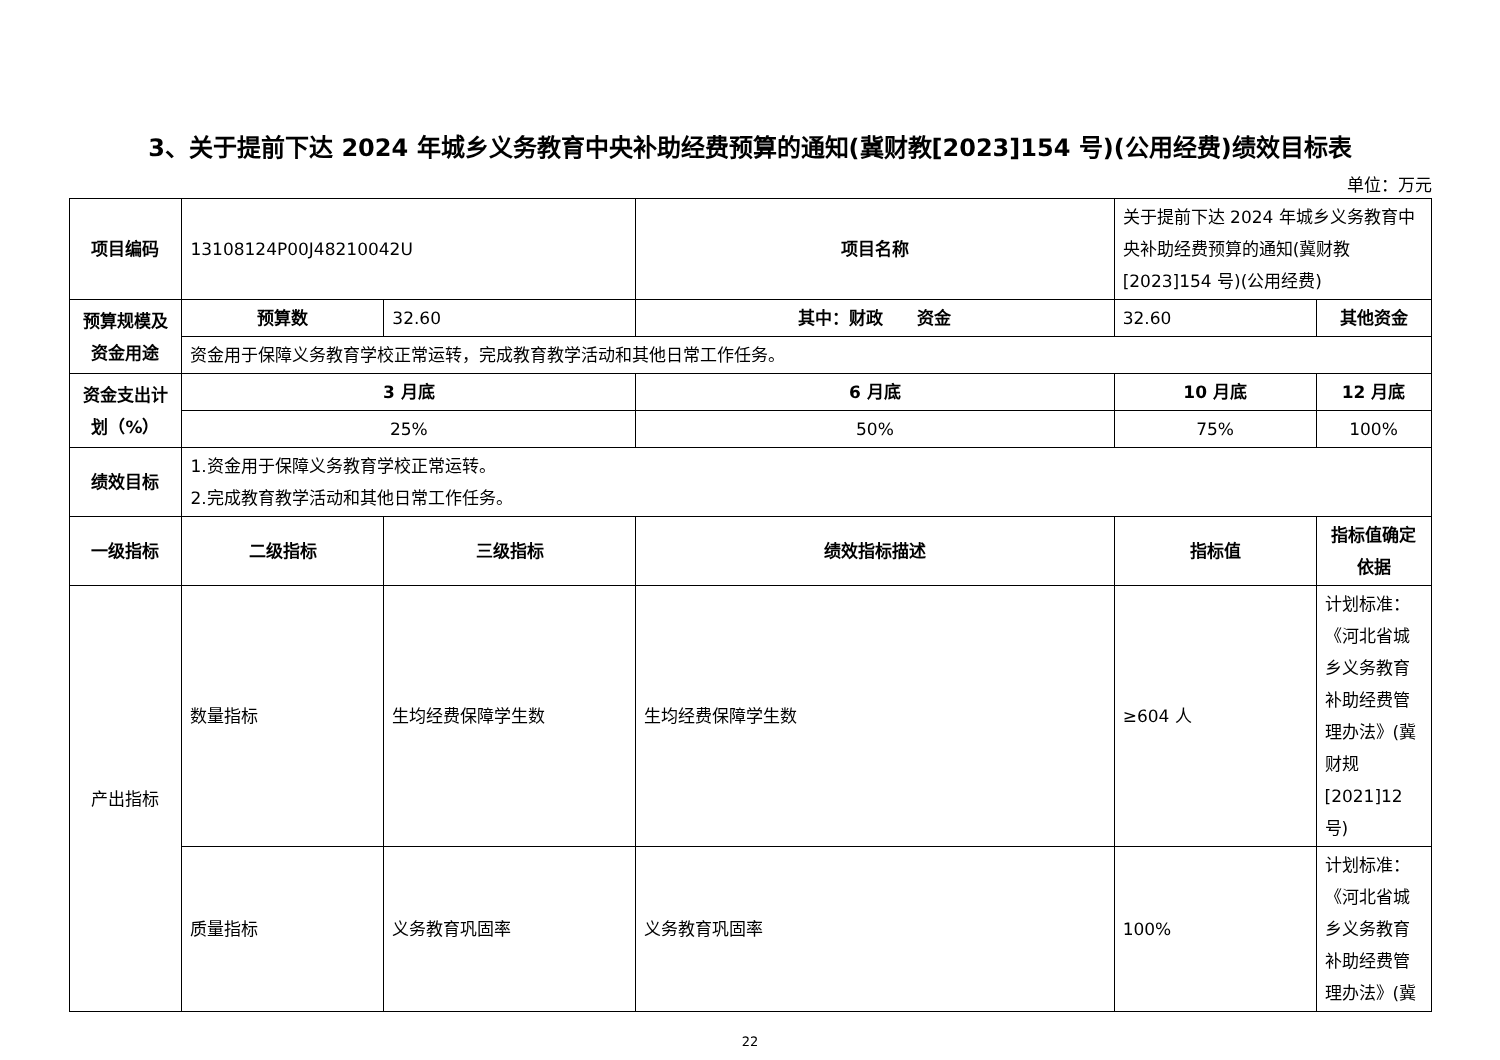3、关于提前下达 2024 年城乡义务教育中央补助经费预算的通知(冀财教[2023]154 号)(公用经费)绩效目标表
单位：万元
| 项目编码 | 13108124P00J48210042U | | 项目名称 | 关于提前下达 2024 年城乡义务教育中央补助经费预算的通知(冀财教[2023]154 号)(公用经费) | |
| 预算规模及资金用途 | 预算数 | 32.60 | 其中：财政 资金 | 32.60 | 其他资金 |
| | 资金用于保障义务教育学校正常运转，完成教育教学活动和其他日常工作任务。 | | | | |
| 资金支出计划（%） | 3 月底 | | 6 月底 | 10 月底 | 12 月底 |
| | 25% | | 50% | 75% | 100% |
| 绩效目标 | 1.资金用于保障义务教育学校正常运转。 2.完成教育教学活动和其他日常工作任务。 | | | | |
| 一级指标 | 二级指标 | 三级指标 | 绩效指标描述 | 指标值 | 指标值确定依据 |
| 产出指标 | 数量指标 | 生均经费保障学生数 | 生均经费保障学生数 | ≥604 人 | 计划标准：《河北省城乡义务教育补助经费管理办法》(冀财规[2021]12号) |
| | 质量指标 | 义务教育巩固率 | 义务教育巩固率 | 100% | 计划标准：《河北省城乡义务教育补助经费管理办法》(冀 |
22